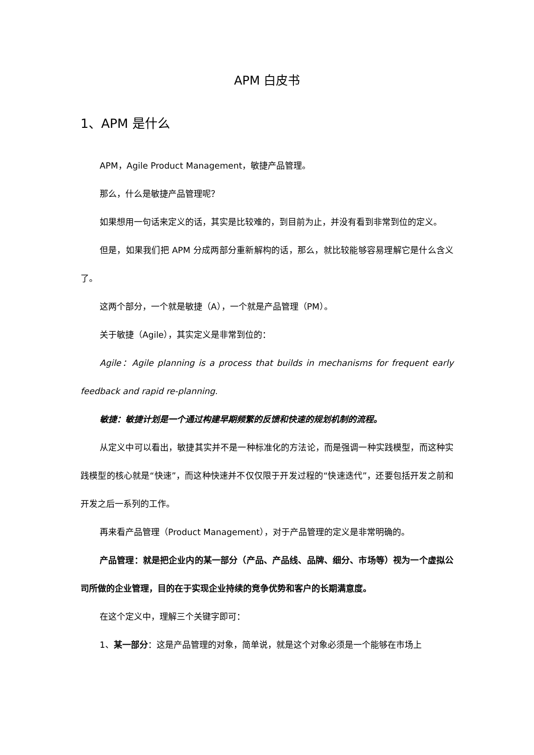APM 白皮书
1、APM 是什么
APM，Agile Product Management，敏捷产品管理。
那么，什么是敏捷产品管理呢？
如果想用一句话来定义的话，其实是比较难的，到目前为止，并没有看到非常到位的定义。
但是，如果我们把 APM 分成两部分重新解构的话，那么，就比较能够容易理解它是什么含义了。
这两个部分，一个就是敏捷（A），一个就是产品管理（PM）。
关于敏捷（Agile），其实定义是非常到位的：
Agile：Agile planning is a process that builds in mechanisms for frequent early feedback and rapid re-planning.
敏捷：敏捷计划是一个通过构建早期频繁的反馈和快速的规划机制的流程。
从定义中可以看出，敏捷其实并不是一种标准化的方法论，而是强调一种实践模型，而这种实践模型的核心就是“快速”，而这种快速并不仅仅限于开发过程的“快速迭代”，还要包括开发之前和开发之后一系列的工作。
再来看产品管理（Product Management），对于产品管理的定义是非常明确的。
产品管理：就是把企业内的某一部分（产品、产品线、品牌、细分、市场等）视为一个虚拟公司所做的企业管理，目的在于实现企业持续的竞争优势和客户的长期满意度。
在这个定义中，理解三个关键字即可：
1、某一部分：这是产品管理的对象，简单说，就是这个对象必须是一个能够在市场上